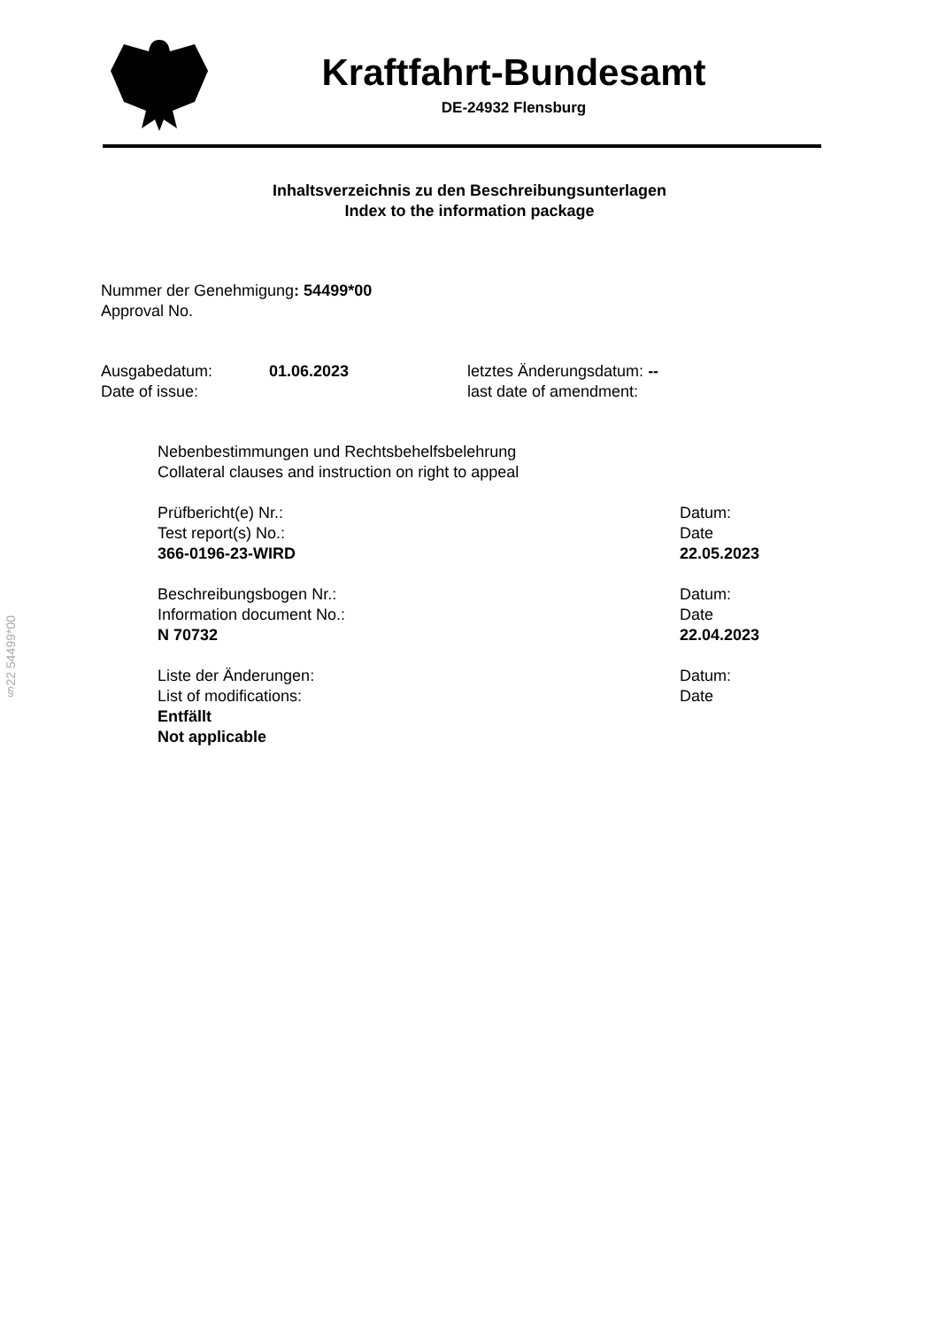Kraftfahrt-Bundesamt
DE-24932 Flensburg
Inhaltsverzeichnis zu den Beschreibungsunterlagen
Index to the information package
Nummer der Genehmigung: 54499*00
Approval No.
Ausgabedatum:
Date of issue:
01.06.2023 letztes Änderungsdatum: --
last date of amendment:
Nebenbestimmungen und Rechtsbehelfsbelehrung
Collateral clauses and instruction on right to appeal
Prüfbericht(e) Nr.:
Test report(s) No.:
366-0196-23-WIRD
Datum:
Date
22.05.2023
Beschreibungsbogen Nr.:
Information document No.:
N 70732
Datum:
Date
22.04.2023
Liste der Änderungen:
List of modifications:
Entfällt
Not applicable
Datum:
Date
§22 54499*00